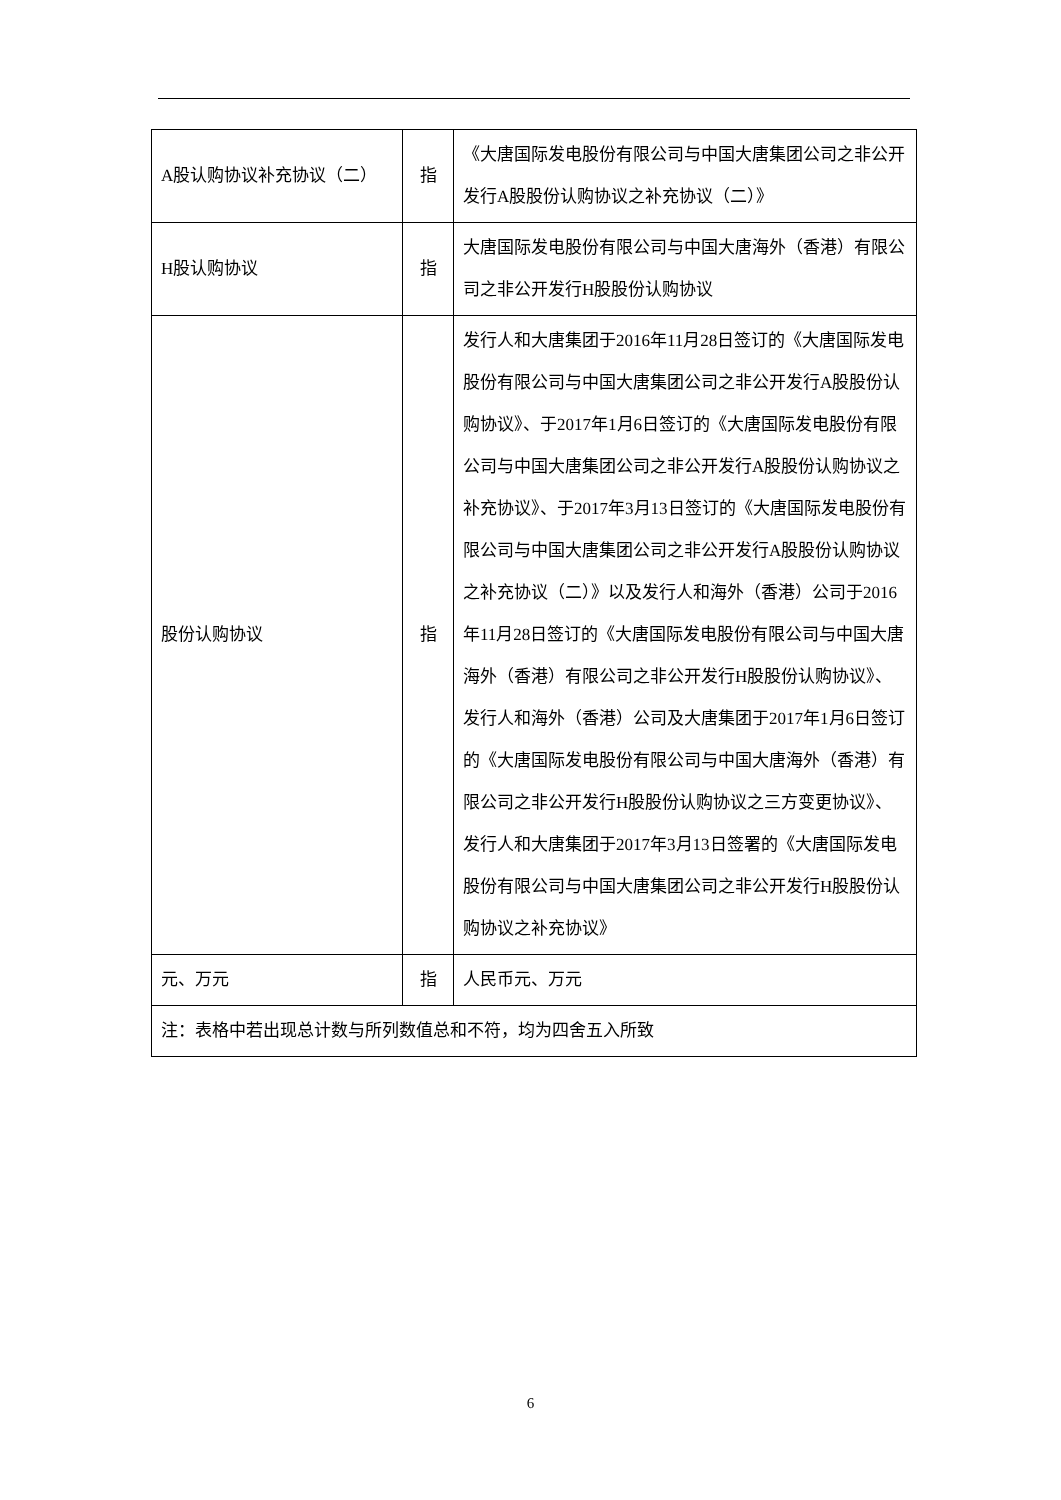| A股认购协议补充协议（二） | 指 | 《大唐国际发电股份有限公司与中国大唐集团公司之非公开发行A股股份认购协议之补充协议（二）》 |
| H股认购协议 | 指 | 大唐国际发电股份有限公司与中国大唐海外（香港）有限公司之非公开发行H股股份认购协议 |
| 股份认购协议 | 指 | 发行人和大唐集团于2016年11月28日签订的《大唐国际发电股份有限公司与中国大唐集团公司之非公开发行A股股份认购协议》、于2017年1月6日签订的《大唐国际发电股份有限公司与中国大唐集团公司之非公开发行A股股份认购协议之补充协议》、于2017年3月13日签订的《大唐国际发电股份有限公司与中国大唐集团公司之非公开发行A股股份认购协议之补充协议（二）》以及发行人和海外（香港）公司于2016年11月28日签订的《大唐国际发电股份有限公司与中国大唐海外（香港）有限公司之非公开发行H股股份认购协议》、发行人和海外（香港）公司及大唐集团于2017年1月6日签订的《大唐国际发电股份有限公司与中国大唐海外（香港）有限公司之非公开发行H股股份认购协议之三方变更协议》、发行人和大唐集团于2017年3月13日签署的《大唐国际发电股份有限公司与中国大唐集团公司之非公开发行H股股份认购协议之补充协议》 |
| 元、万元 | 指 | 人民币元、万元 |
| 注：表格中若出现总计数与所列数值总和不符，均为四舍五入所致 | | |
6